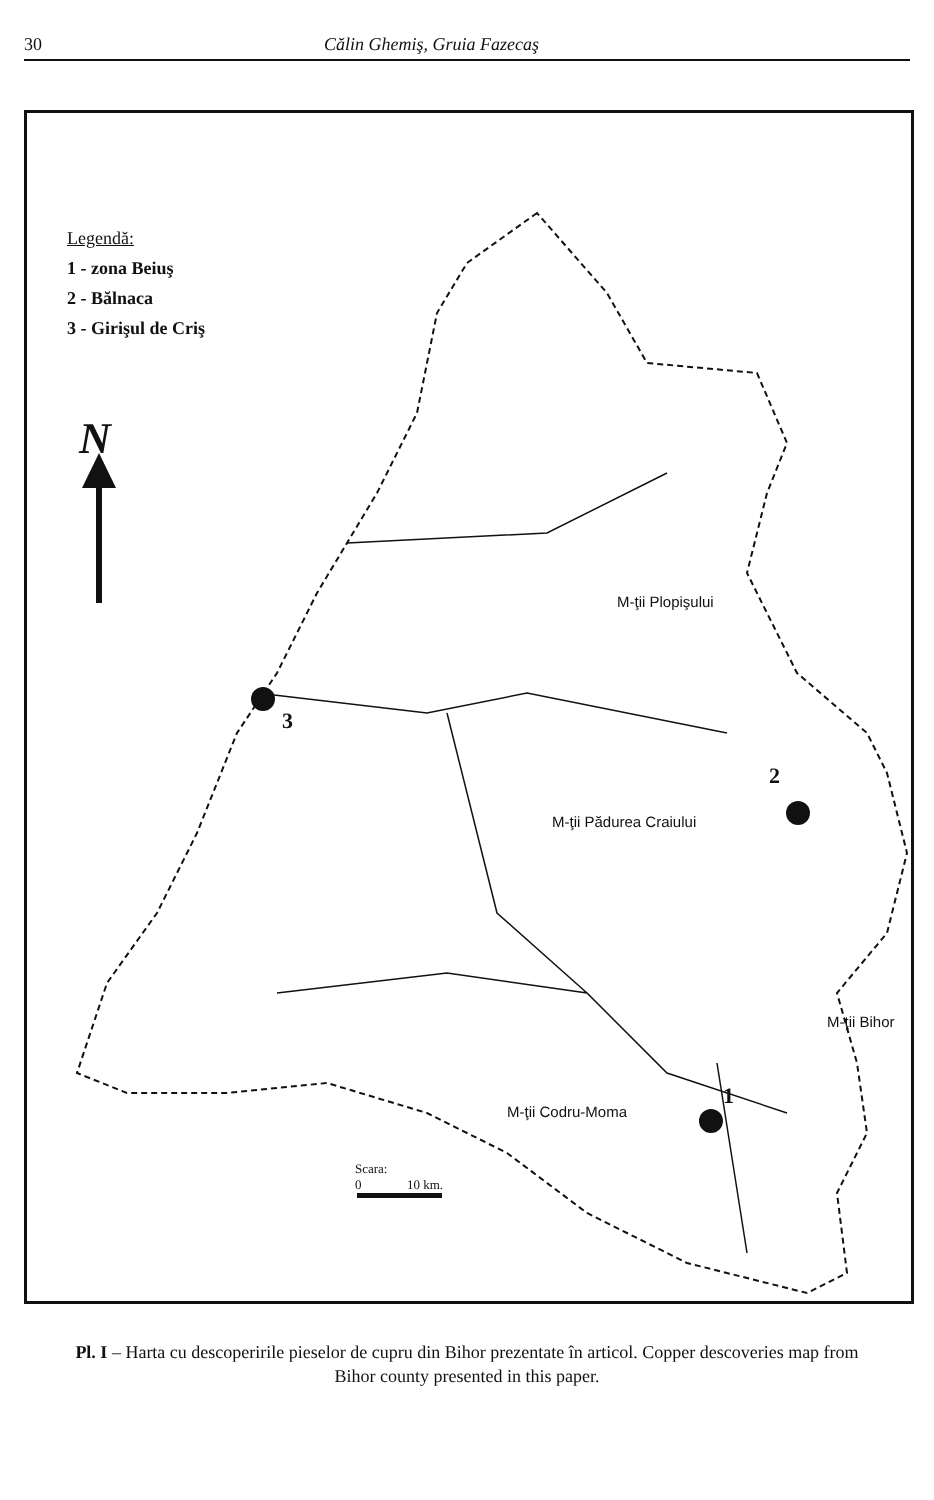30 Călin Ghemiş, Gruia Fazecaş
Legendă:
1 - zona Beiuş
2 - Bălnaca
3 - Girişul de Criş
N
3
2
1
M-ţii Plopişului
M-ţii Pădurea Craiului
M-ţii Codru-Moma
M-ţii Bihor
Scara:
0 10 km.
Pl. I – Harta cu descoperirile pieselor de cupru din Bihor prezentate în articol. Copper descoveries map from Bihor county presented in this paper.